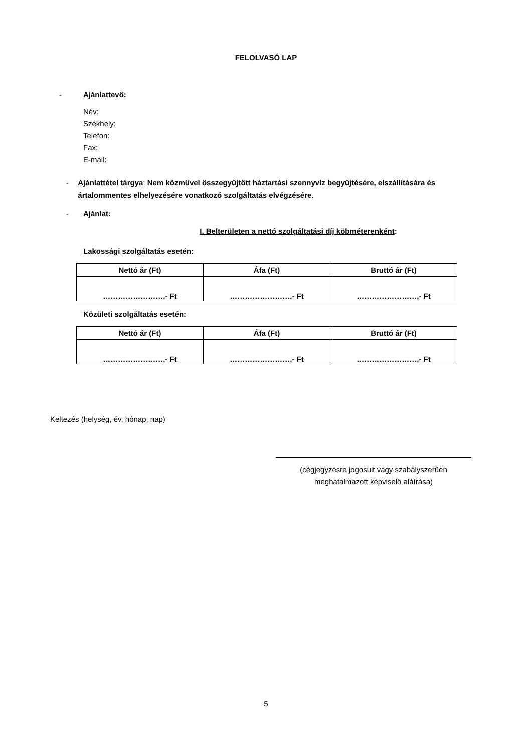FELOLVASÓ LAP
- Ajánlattevő:
Név:
Székhely:
Telefon:
Fax:
E-mail:
- Ajánlattétel tárgya: Nem közművel összegyűjtött háztartási szennyvíz begyűjtésére, elszállítására és ártalommentes elhelyezésére vonatkozó szolgáltatás elvégzésére.
- Ajánlat:
I. Belterületen a nettó szolgáltatási díj köbméterenként:
Lakossági szolgáltatás esetén:
| Nettó ár (Ft) | Áfa (Ft) | Bruttó ár (Ft) |
| --- | --- | --- |
| ……………………,- Ft | ……………………,- Ft | ……………………,- Ft |
Közületi szolgáltatás esetén:
| Nettó ár (Ft) | Áfa (Ft) | Bruttó ár (Ft) |
| --- | --- | --- |
| ……………………,- Ft | ……………………,- Ft | ……………………,- Ft |
Keltezés (helység, év, hónap, nap)
(cégjegyzésre jogosult vagy szabályszerűen meghatalmazott képviselő aláírása)
5